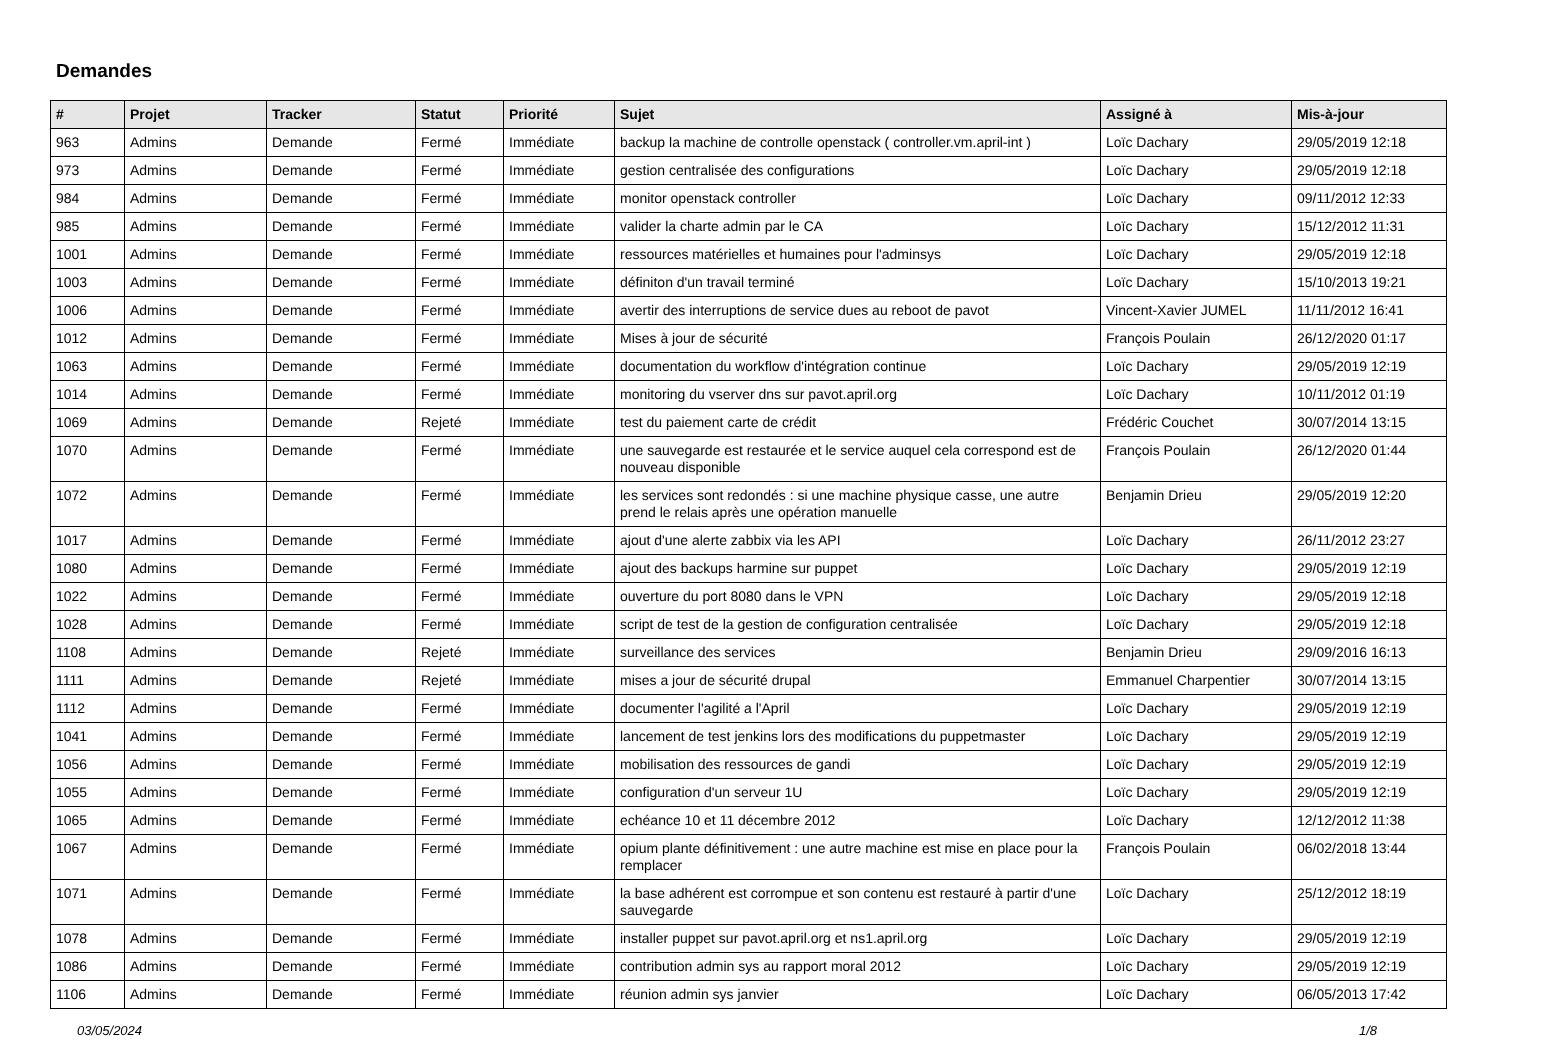Demandes
| # | Projet | Tracker | Statut | Priorité | Sujet | Assigné à | Mis-à-jour |
| --- | --- | --- | --- | --- | --- | --- | --- |
| 963 | Admins | Demande | Fermé | Immédiate | backup la machine de controlle openstack ( controller.vm.april-int ) | Loïc Dachary | 29/05/2019 12:18 |
| 973 | Admins | Demande | Fermé | Immédiate | gestion centralisée des configurations | Loïc Dachary | 29/05/2019 12:18 |
| 984 | Admins | Demande | Fermé | Immédiate | monitor openstack controller | Loïc Dachary | 09/11/2012 12:33 |
| 985 | Admins | Demande | Fermé | Immédiate | valider la charte admin par le CA | Loïc Dachary | 15/12/2012 11:31 |
| 1001 | Admins | Demande | Fermé | Immédiate | ressources matérielles et humaines pour l'adminsys | Loïc Dachary | 29/05/2019 12:18 |
| 1003 | Admins | Demande | Fermé | Immédiate | définiton d'un travail terminé | Loïc Dachary | 15/10/2013 19:21 |
| 1006 | Admins | Demande | Fermé | Immédiate | avertir des interruptions de service dues au reboot de pavot | Vincent-Xavier JUMEL | 11/11/2012 16:41 |
| 1012 | Admins | Demande | Fermé | Immédiate | Mises à jour de sécurité | François Poulain | 26/12/2020 01:17 |
| 1063 | Admins | Demande | Fermé | Immédiate | documentation du workflow d'intégration continue | Loïc Dachary | 29/05/2019 12:19 |
| 1014 | Admins | Demande | Fermé | Immédiate | monitoring du vserver dns sur pavot.april.org | Loïc Dachary | 10/11/2012 01:19 |
| 1069 | Admins | Demande | Rejeté | Immédiate | test du paiement carte de crédit | Frédéric Couchet | 30/07/2014 13:15 |
| 1070 | Admins | Demande | Fermé | Immédiate | une sauvegarde est restaurée et le service auquel cela correspond est de nouveau disponible | François Poulain | 26/12/2020 01:44 |
| 1072 | Admins | Demande | Fermé | Immédiate | les services sont redondés : si une machine physique casse, une autre prend le relais après une opération manuelle | Benjamin Drieu | 29/05/2019 12:20 |
| 1017 | Admins | Demande | Fermé | Immédiate | ajout d'une alerte zabbix via les API | Loïc Dachary | 26/11/2012 23:27 |
| 1080 | Admins | Demande | Fermé | Immédiate | ajout des backups harmine sur puppet | Loïc Dachary | 29/05/2019 12:19 |
| 1022 | Admins | Demande | Fermé | Immédiate | ouverture du port 8080 dans le VPN | Loïc Dachary | 29/05/2019 12:18 |
| 1028 | Admins | Demande | Fermé | Immédiate | script de test de la gestion de configuration centralisée | Loïc Dachary | 29/05/2019 12:18 |
| 1108 | Admins | Demande | Rejeté | Immédiate | surveillance des services | Benjamin Drieu | 29/09/2016 16:13 |
| 1111 | Admins | Demande | Rejeté | Immédiate | mises a jour de sécurité drupal | Emmanuel Charpentier | 30/07/2014 13:15 |
| 1112 | Admins | Demande | Fermé | Immédiate | documenter l'agilité a l'April | Loïc Dachary | 29/05/2019 12:19 |
| 1041 | Admins | Demande | Fermé | Immédiate | lancement de test jenkins lors des modifications du puppetmaster | Loïc Dachary | 29/05/2019 12:19 |
| 1056 | Admins | Demande | Fermé | Immédiate | mobilisation des ressources de gandi | Loïc Dachary | 29/05/2019 12:19 |
| 1055 | Admins | Demande | Fermé | Immédiate | configuration d'un serveur 1U | Loïc Dachary | 29/05/2019 12:19 |
| 1065 | Admins | Demande | Fermé | Immédiate | echéance 10 et 11 décembre 2012 | Loïc Dachary | 12/12/2012 11:38 |
| 1067 | Admins | Demande | Fermé | Immédiate | opium plante définitivement : une autre machine est mise en place pour la remplacer | François Poulain | 06/02/2018 13:44 |
| 1071 | Admins | Demande | Fermé | Immédiate | la base adhérent est corrompue et son contenu est restauré à partir d'une sauvegarde | Loïc Dachary | 25/12/2012 18:19 |
| 1078 | Admins | Demande | Fermé | Immédiate | installer puppet sur pavot.april.org et ns1.april.org | Loïc Dachary | 29/05/2019 12:19 |
| 1086 | Admins | Demande | Fermé | Immédiate | contribution admin sys au rapport moral 2012 | Loïc Dachary | 29/05/2019 12:19 |
| 1106 | Admins | Demande | Fermé | Immédiate | réunion admin sys janvier | Loïc Dachary | 06/05/2013 17:42 |
03/05/2024 1/8